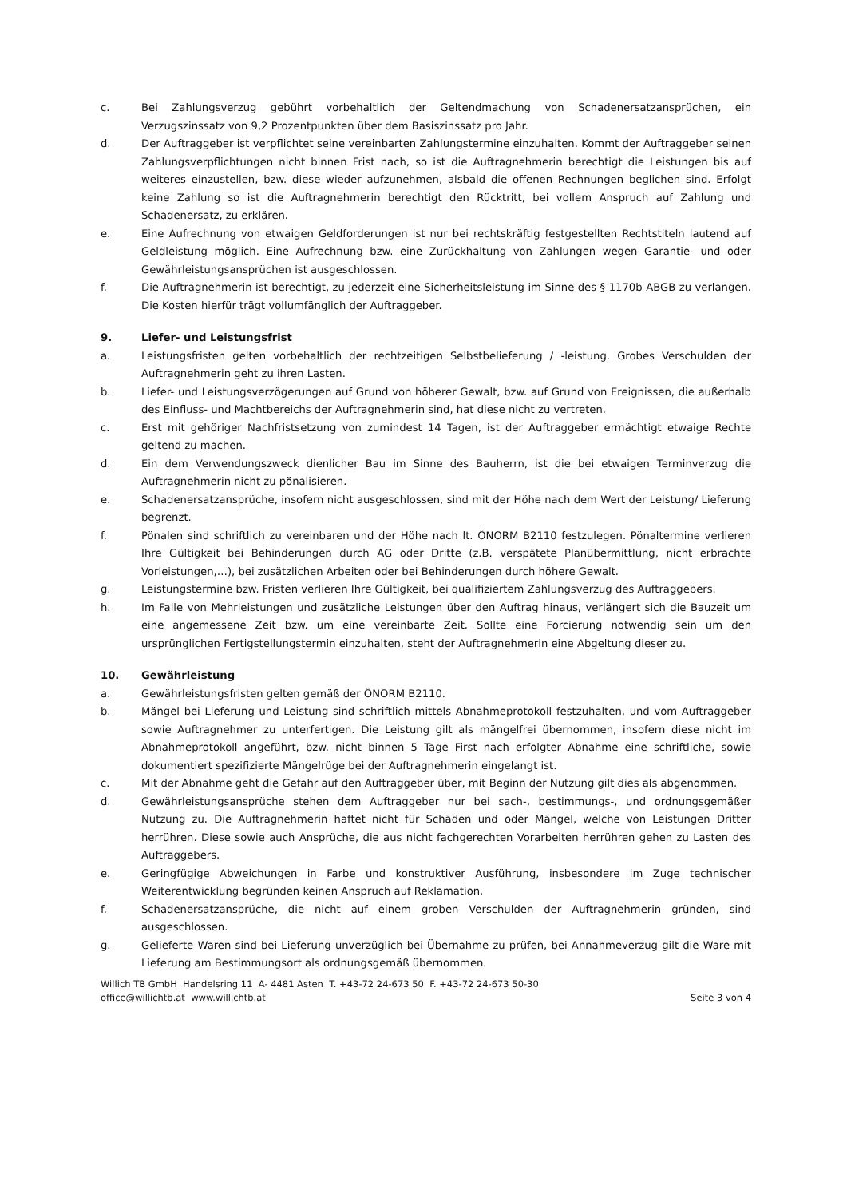c. Bei Zahlungsverzug gebührt vorbehaltlich der Geltendmachung von Schadenersatzansprüchen, ein Verzugszinssatz von 9,2 Prozentpunkten über dem Basiszinssatz pro Jahr.
d. Der Auftraggeber ist verpflichtet seine vereinbarten Zahlungstermine einzuhalten. Kommt der Auftraggeber seinen Zahlungsverpflichtungen nicht binnen Frist nach, so ist die Auftragnehmerin berechtigt die Leistungen bis auf weiteres einzustellen, bzw. diese wieder aufzunehmen, alsbald die offenen Rechnungen beglichen sind. Erfolgt keine Zahlung so ist die Auftragnehmerin berechtigt den Rücktritt, bei vollem Anspruch auf Zahlung und Schadenersatz, zu erklären.
e. Eine Aufrechnung von etwaigen Geldforderungen ist nur bei rechtskräftig festgestellten Rechtstiteln lautend auf Geldleistung möglich. Eine Aufrechnung bzw. eine Zurückhaltung von Zahlungen wegen Garantie- und oder Gewährleistungsansprüchen ist ausgeschlossen.
f. Die Auftragnehmerin ist berechtigt, zu jederzeit eine Sicherheitsleistung im Sinne des § 1170b ABGB zu verlangen. Die Kosten hierfür trägt vollumfänglich der Auftraggeber.
9. Liefer- und Leistungsfrist
a. Leistungsfristen gelten vorbehaltlich der rechtzeitigen Selbstbelieferung / -leistung. Grobes Verschulden der Auftragnehmerin geht zu ihren Lasten.
b. Liefer- und Leistungsverzögerungen auf Grund von höherer Gewalt, bzw. auf Grund von Ereignissen, die außerhalb des Einfluss- und Machtbereichs der Auftragnehmerin sind, hat diese nicht zu vertreten.
c. Erst mit gehöriger Nachfristsetzung von zumindest 14 Tagen, ist der Auftraggeber ermächtigt etwaige Rechte geltend zu machen.
d. Ein dem Verwendungszweck dienlicher Bau im Sinne des Bauherrn, ist die bei etwaigen Terminverzug die Auftragnehmerin nicht zu pönalisieren.
e. Schadenersatzansprüche, insofern nicht ausgeschlossen, sind mit der Höhe nach dem Wert der Leistung/ Lieferung begrenzt.
f. Pönalen sind schriftlich zu vereinbaren und der Höhe nach lt. ÖNORM B2110 festzulegen. Pönaltermine verlieren Ihre Gültigkeit bei Behinderungen durch AG oder Dritte (z.B. verspätete Planübermittlung, nicht erbrachte Vorleistungen,…), bei zusätzlichen Arbeiten oder bei Behinderungen durch höhere Gewalt.
g. Leistungstermine bzw. Fristen verlieren Ihre Gültigkeit, bei qualifiziertem Zahlungsverzug des Auftraggebers.
h. Im Falle von Mehrleistungen und zusätzliche Leistungen über den Auftrag hinaus, verlängert sich die Bauzeit um eine angemessene Zeit bzw. um eine vereinbarte Zeit. Sollte eine Forcierung notwendig sein um den ursprünglichen Fertigstellungstermin einzuhalten, steht der Auftragnehmerin eine Abgeltung dieser zu.
10. Gewährleistung
a. Gewährleistungsfristen gelten gemäß der ÖNORM B2110.
b. Mängel bei Lieferung und Leistung sind schriftlich mittels Abnahmeprotokoll festzuhalten, und vom Auftraggeber sowie Auftragnehmer zu unterfertigen. Die Leistung gilt als mängelfrei übernommen, insofern diese nicht im Abnahmeprotokoll angeführt, bzw. nicht binnen 5 Tage First nach erfolgter Abnahme eine schriftliche, sowie dokumentiert spezifizierte Mängelrüge bei der Auftragnehmerin eingelangt ist.
c. Mit der Abnahme geht die Gefahr auf den Auftraggeber über, mit Beginn der Nutzung gilt dies als abgenommen.
d. Gewährleistungsansprüche stehen dem Auftraggeber nur bei sach-, bestimmungs-, und ordnungsgemäßer Nutzung zu. Die Auftragnehmerin haftet nicht für Schäden und oder Mängel, welche von Leistungen Dritter herrühren. Diese sowie auch Ansprüche, die aus nicht fachgerechten Vorarbeiten herrühren gehen zu Lasten des Auftraggebers.
e. Geringfügige Abweichungen in Farbe und konstruktiver Ausführung, insbesondere im Zuge technischer Weiterentwicklung begründen keinen Anspruch auf Reklamation.
f. Schadenersatzansprüche, die nicht auf einem groben Verschulden der Auftragnehmerin gründen, sind ausgeschlossen.
g. Gelieferte Waren sind bei Lieferung unverzüglich bei Übernahme zu prüfen, bei Annahmeverzug gilt die Ware mit Lieferung am Bestimmungsort als ordnungsgemäß übernommen.
Willich TB GmbH Handelsring 11 A- 4481 Asten T. +43-72 24-673 50 F. +43-72 24-673 50-30
office@willichtb.at www.willichtb.at Seite 3 von 4